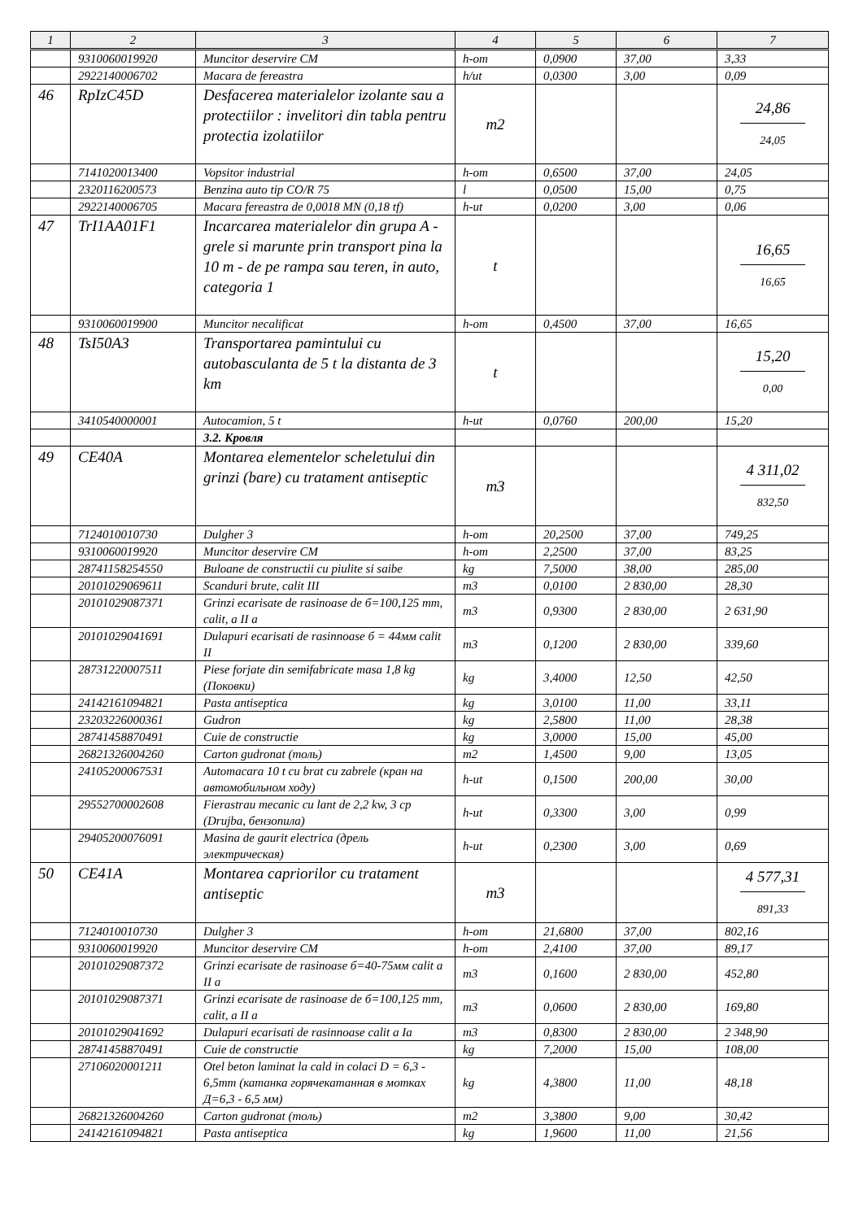| 1 | 2 | 3 | 4 | 5 | 6 | 7 |
| --- | --- | --- | --- | --- | --- | --- |
| | 9310060019920 | Muncitor deservire CM | h-om | 0,0900 | 37,00 | 3,33 |
| | 2922140006702 | Macara de fereastra | h/ut | 0,0300 | 3,00 | 0,09 |
| 46 | RpIzC45D | Desfacerea materialelor izolante sau a protectiilor : invelitori din tabla pentru protectia izolatiilor | m2 | | | 24,86 24,05 |
| | 7141020013400 | Vopsitor industrial | h-om | 0,6500 | 37,00 | 24,05 |
| | 2320116200573 | Benzina auto tip CO/R 75 | l | 0,0500 | 15,00 | 0,75 |
| | 2922140006705 | Macara fereastra de 0,0018 MN (0,18 tf) | h-ut | 0,0200 | 3,00 | 0,06 |
| 47 | TrI1AA01F1 | Incarcarea materialelor din grupa A - grele si marunte prin transport pina la 10 m - de pe rampa sau teren, in auto, categoria 1 | t | | | 16,65 16,65 |
| | 9310060019900 | Muncitor necalificat | h-om | 0,4500 | 37,00 | 16,65 |
| 48 | TsI50A3 | Transportarea pamintului cu autobasculanta de 5 t la distanta de 3 km | t | | | 15,20 0,00 |
| | 3410540000001 | Autocamion, 5 t | h-ut | 0,0760 | 200,00 | 15,20 |
| | | 3.2. Кровля | | | | |
| 49 | CE40A | Montarea elementelor scheletului din grinzi (bare) cu tratament antiseptic | m3 | | | 4 311,02 832,50 |
| | 7124010010730 | Dulgher 3 | h-om | 20,2500 | 37,00 | 749,25 |
| | 9310060019920 | Muncitor deservire CM | h-om | 2,2500 | 37,00 | 83,25 |
| | 28741158254550 | Buloane de constructii cu piulite si saibe | kg | 7,5000 | 38,00 | 285,00 |
| | 20101029069611 | Scanduri brute, calit III | m3 | 0,0100 | 2 830,00 | 28,30 |
| | 20101029087371 | Grinzi ecarisate de rasinoase de б=100,125 mm, calit, a II a | m3 | 0,9300 | 2 830,00 | 2 631,90 |
| | 20101029041691 | Dulapuri ecarisati de rasinnoase б = 44мм calit II | m3 | 0,1200 | 2 830,00 | 339,60 |
| | 28731220007511 | Piese forjate din semifabricate masa 1,8 kg (Поковки) | kg | 3,4000 | 12,50 | 42,50 |
| | 24142161094821 | Pasta antiseptica | kg | 3,0100 | 11,00 | 33,11 |
| | 23203226000361 | Gudron | kg | 2,5800 | 11,00 | 28,38 |
| | 28741458870491 | Cuie de constructie | kg | 3,0000 | 15,00 | 45,00 |
| | 26821326004260 | Carton gudronat (толь) | m2 | 1,4500 | 9,00 | 13,05 |
| | 24105200067531 | Automacara 10 t cu brat cu zabrele (кран на автомобильном ходу) | h-ut | 0,1500 | 200,00 | 30,00 |
| | 29552700002608 | Fierastrau mecanic cu lant de 2,2 kw, 3 cp (Drujba, бензопила) | h-ut | 0,3300 | 3,00 | 0,99 |
| | 29405200076091 | Masina de gaurit electrica (дрель электрическая) | h-ut | 0,2300 | 3,00 | 0,69 |
| 50 | CE41A | Montarea capriorilor cu tratament antiseptic | m3 | | | 4 577,31 891,33 |
| | 7124010010730 | Dulgher 3 | h-om | 21,6800 | 37,00 | 802,16 |
| | 9310060019920 | Muncitor deservire CM | h-om | 2,4100 | 37,00 | 89,17 |
| | 20101029087372 | Grinzi ecarisate de rasinoase б=40-75мм calit a II a | m3 | 0,1600 | 2 830,00 | 452,80 |
| | 20101029087371 | Grinzi ecarisate de rasinoase de б=100,125 mm, calit, a II a | m3 | 0,0600 | 2 830,00 | 169,80 |
| | 20101029041692 | Dulapuri ecarisati de rasinnoase calit a Ia | m3 | 0,8300 | 2 830,00 | 2 348,90 |
| | 28741458870491 | Cuie de constructie | kg | 7,2000 | 15,00 | 108,00 |
| | 27106020001211 | Otel beton laminat la cald in colaci D = 6,3 - 6,5mm (катанка горячекатанная в мотках Д=6,3 - 6,5 мм) | kg | 4,3800 | 11,00 | 48,18 |
| | 26821326004260 | Carton gudronat (толь) | m2 | 3,3800 | 9,00 | 30,42 |
| | 24142161094821 | Pasta antiseptica | kg | 1,9600 | 11,00 | 21,56 |